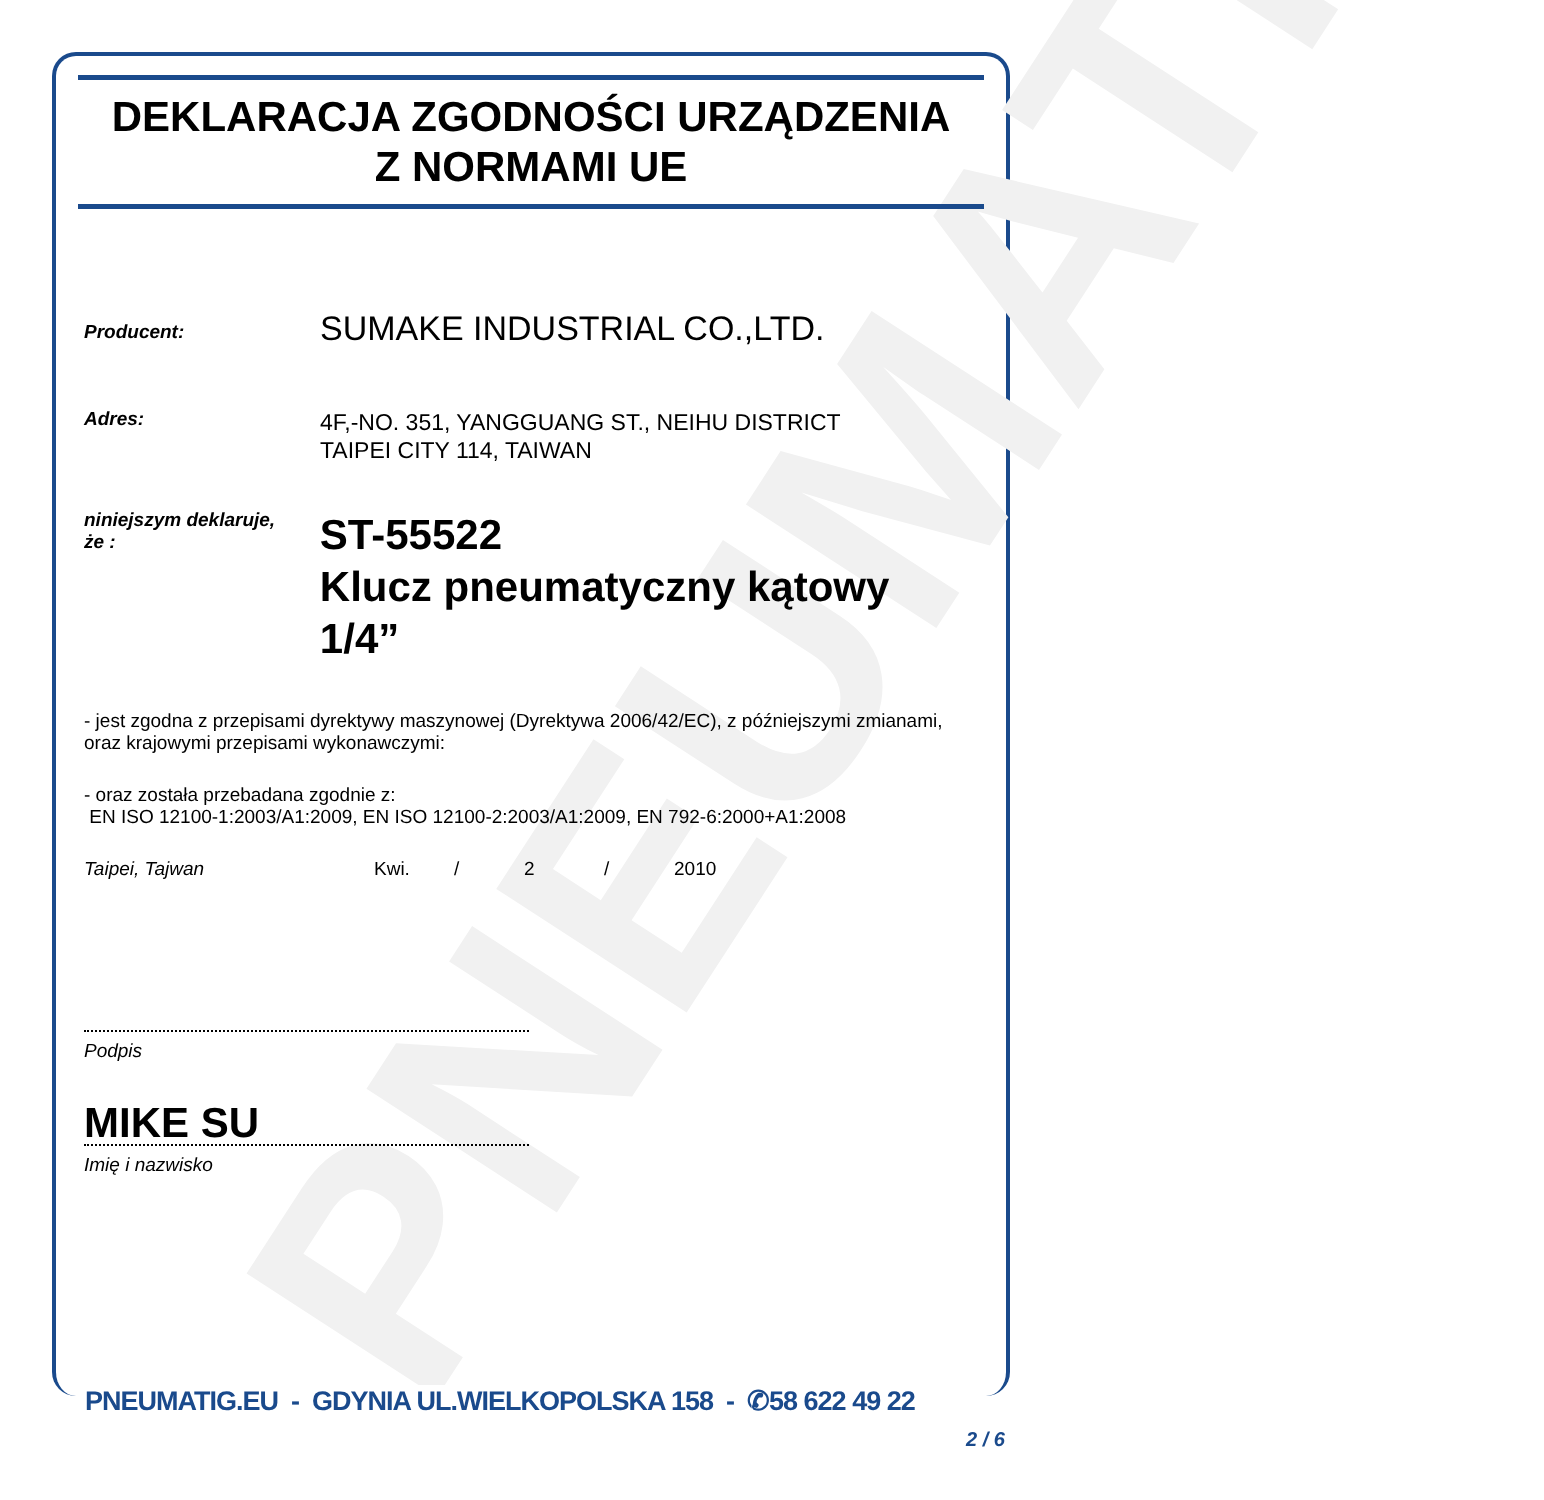PNEUMATIC
DEKLARACJA ZGODNOŚCI URZĄDZENIA
Z NORMAMI UE
Producent:
SUMAKE INDUSTRIAL CO.,LTD.
Adres:
4F,-NO. 351, YANGGUANG ST., NEIHU DISTRICT
TAIPEI CITY 114, TAIWAN
niniejszym deklaruje,
że :
ST-55522
Klucz pneumatyczny kątowy 1/4”
- jest zgodna z przepisami dyrektywy maszynowej (Dyrektywa 2006/42/EC), z późniejszymi zmianami, oraz krajowymi przepisami wykonawczymi:
- oraz została przebadana zgodnie z:
EN ISO 12100-1:2003/A1:2009, EN ISO 12100-2:2003/A1:2009, EN 792-6:2000+A1:2008
Taipei, Tajwan Kwi. / 2 / 2010
Podpis
MIKE SU
Imię i nazwisko
PNEUMATIG.EU - GDYNIA UL.WIELKOPOLSKA 158 - ✆58 622 49 22
2 / 6